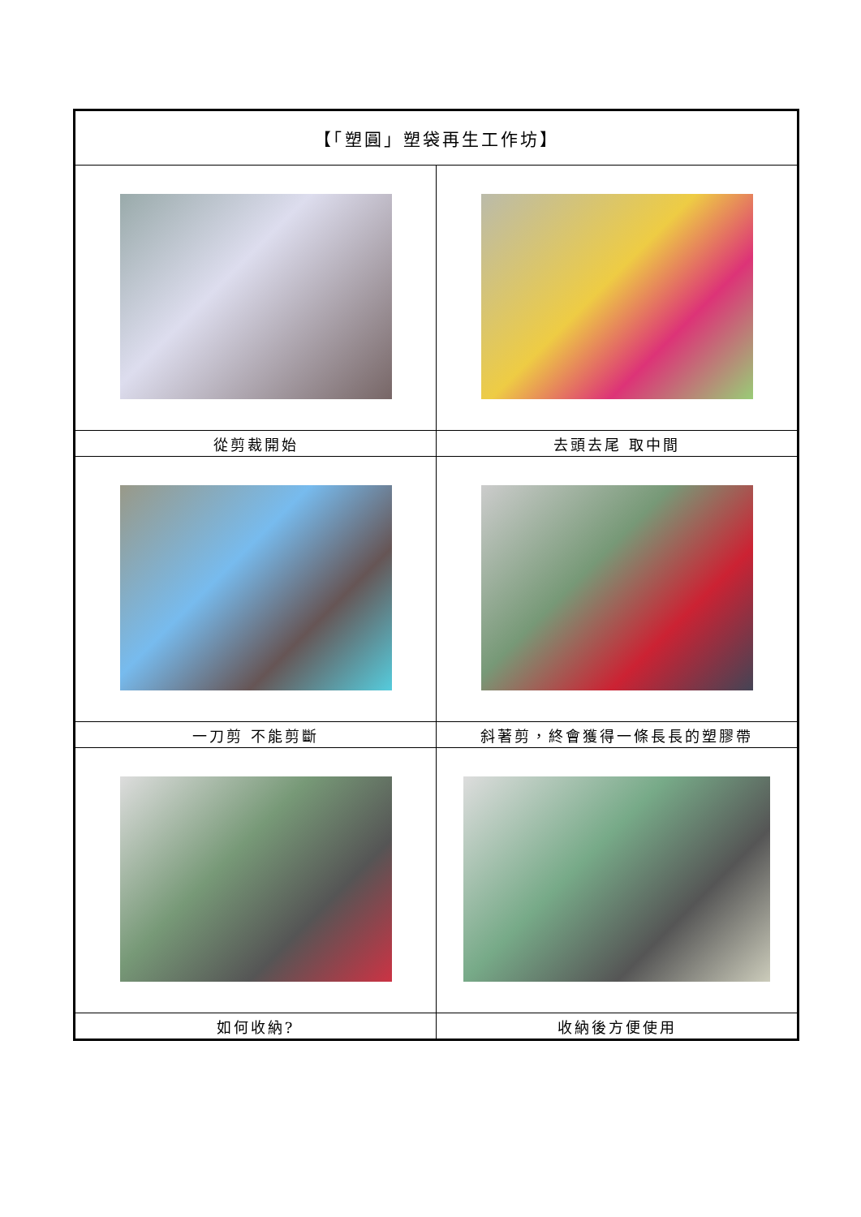| 【「塑圓」塑袋再生工作坊】 | |
| --- | --- |
| 從剪裁開始 | 去頭去尾 取中間 |
| 一刀剪 不能剪斷 | 斜著剪，終會獲得一條長長的塑膠帶 |
| 如何收納? | 收納後方便使用 |